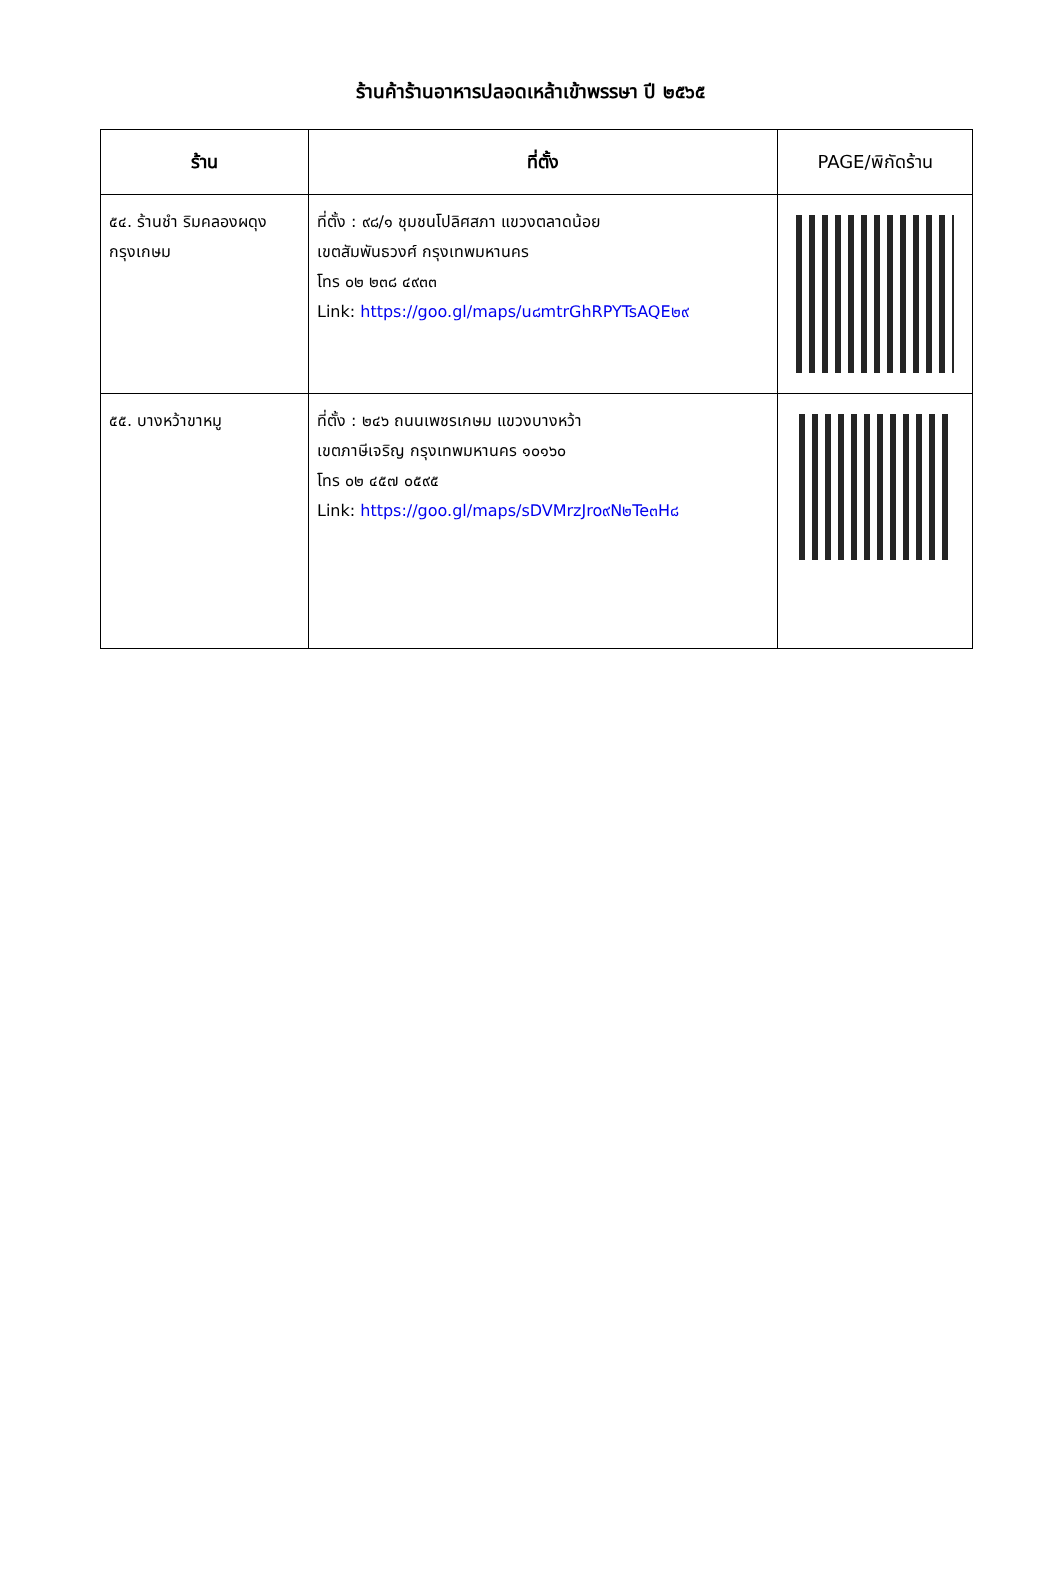ร้านค้าร้านอาหารปลอดเหล้าเข้าพรรษา ปี ๒๕๖๕
| ร้าน | ที่ตั้ง | PAGE/พิกัดร้าน |
| --- | --- | --- |
| ๕๔. ร้านชำ ริมคลองผดุงกรุงเกษม | ที่ตั้ง : ๙๘/๑ ชุมชนโปลิศสภา แขวงตลาดน้อย เขตสัมพันธวงศ์ กรุงเทพมหานคร โทร ๐๒ ๒๓๘ ๔๙๓๓ Link: https://goo.gl/maps/u๘mtrGhRPYTsAQE๒๙ | |
| ๕๕. บางหว้าขาหมู | ที่ตั้ง : ๒๔๖ ถนนเพชรเกษม แขวงบางหว้า เขตภาษีเจริญ กรุงเทพมหานคร ๑๐๑๖๐ โทร ๐๒ ๔๕๗ ๐๕๙๕ Link: https://goo.gl/maps/sDVMrzJro๙N๒Te๓H๘ | |